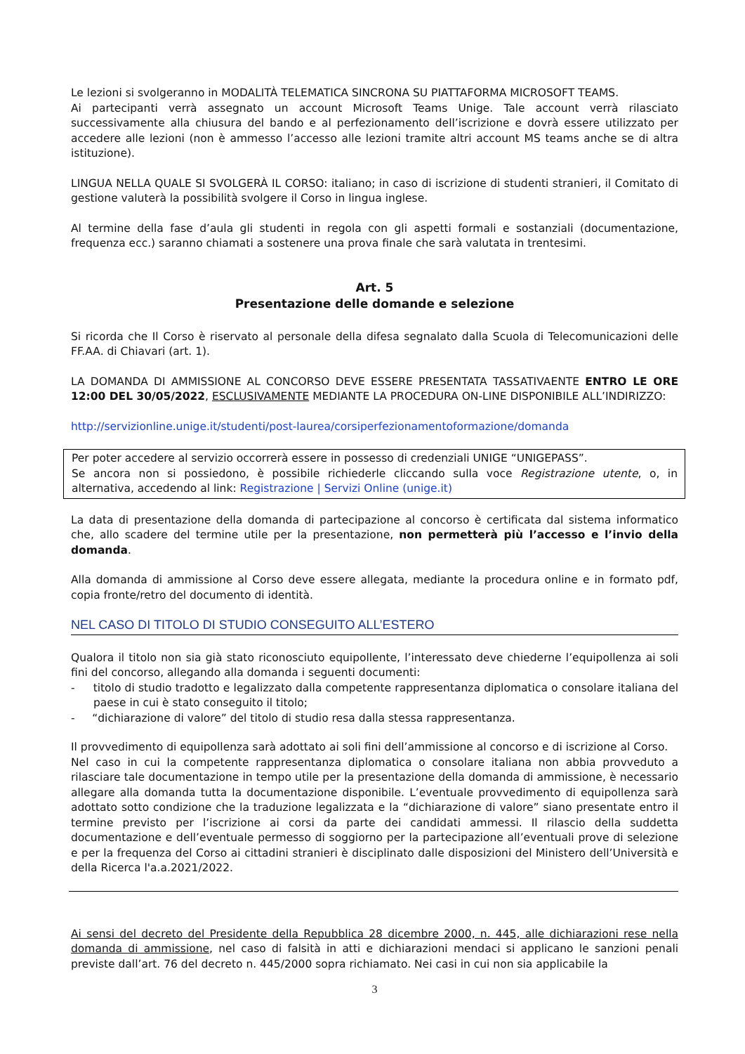Le lezioni si svolgeranno in MODALITÀ TELEMATICA SINCRONA SU PIATTAFORMA MICROSOFT TEAMS.
Ai partecipanti verrà assegnato un account Microsoft Teams Unige. Tale account verrà rilasciato successivamente alla chiusura del bando e al perfezionamento dell’iscrizione e dovrà essere utilizzato per accedere alle lezioni (non è ammesso l’accesso alle lezioni tramite altri account MS teams anche se di altra istituzione).
LINGUA NELLA QUALE SI SVOLGERÀ IL CORSO: italiano; in caso di iscrizione di studenti stranieri, il Comitato di gestione valuterà la possibilità svolgere il Corso in lingua inglese.
Al termine della fase d’aula gli studenti in regola con gli aspetti formali e sostanziali (documentazione, frequenza ecc.) saranno chiamati a sostenere una prova finale che sarà valutata in trentesimi.
Art. 5
Presentazione delle domande e selezione
Si ricorda che Il Corso è riservato al personale della difesa segnalato dalla Scuola di Telecomunicazioni delle FF.AA. di Chiavari (art. 1).
LA DOMANDA DI AMMISSIONE AL CONCORSO DEVE ESSERE PRESENTATA TASSATIVAENTE ENTRO LE ORE 12:00 DEL 30/05/2022, ESCLUSIVAMENTE MEDIANTE LA PROCEDURA ON-LINE DISPONIBILE ALL’INDIRIZZO:
http://servizionline.unige.it/studenti/post-laurea/corsiperfezionamentoformazione/domanda
Per poter accedere al servizio occorrerà essere in possesso di credenziali UNIGE “UNIGEPASS”.
Se ancora non si possiedono, è possibile richiederle cliccando sulla voce Registrazione utente, o, in alternativa, accedendo al link: Registrazione | Servizi Online (unige.it)
La data di presentazione della domanda di partecipazione al concorso è certificata dal sistema informatico che, allo scadere del termine utile per la presentazione, non permetterà più l’accesso e l’invio della domanda.
Alla domanda di ammissione al Corso deve essere allegata, mediante la procedura online e in formato pdf, copia fronte/retro del documento di identità.
NEL CASO DI TITOLO DI STUDIO CONSEGUITO ALL’ESTERO
Qualora il titolo non sia già stato riconosciuto equipollente, l’interessato deve chiederne l’equipollenza ai soli fini del concorso, allegando alla domanda i seguenti documenti:
- titolo di studio tradotto e legalizzato dalla competente rappresentanza diplomatica o consolare italiana del paese in cui è stato conseguito il titolo;
- “dichiarazione di valore” del titolo di studio resa dalla stessa rappresentanza.
Il provvedimento di equipollenza sarà adottato ai soli fini dell’ammissione al concorso e di iscrizione al Corso.
Nel caso in cui la competente rappresentanza diplomatica o consolare italiana non abbia provveduto a rilasciare tale documentazione in tempo utile per la presentazione della domanda di ammissione, è necessario allegare alla domanda tutta la documentazione disponibile. L’eventuale provvedimento di equipollenza sarà adottato sotto condizione che la traduzione legalizzata e la “dichiarazione di valore” siano presentate entro il termine previsto per l’iscrizione ai corsi da parte dei candidati ammessi. Il rilascio della suddetta documentazione e dell’eventuale permesso di soggiorno per la partecipazione all’eventuali prove di selezione e per la frequenza del Corso ai cittadini stranieri è disciplinato dalle disposizioni del Ministero dell’Università e della Ricerca l'a.a.2021/2022.
Ai sensi del decreto del Presidente della Repubblica 28 dicembre 2000, n. 445, alle dichiarazioni rese nella domanda di ammissione, nel caso di falsità in atti e dichiarazioni mendaci si applicano le sanzioni penali previste dall’art. 76 del decreto n. 445/2000 sopra richiamato. Nei casi in cui non sia applicabile la
3